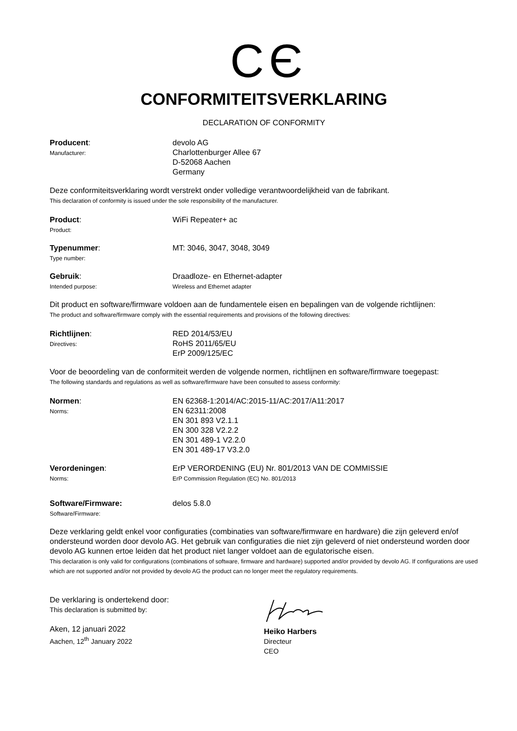CЄ
CONFORMITEITSVERKLARING
DECLARATION OF CONFORMITY
Producent:
Manufacturer:
devolo AG
Charlottenburger Allee 67
D-52068 Aachen
Germany
Deze conformiteitsverklaring wordt verstrekt onder volledige verantwoordelijkheid van de fabrikant.
This declaration of conformity is issued under the sole responsibility of the manufacturer.
Product:
Product:
WiFi Repeater+ ac
Typenummer:
Type number:
MT: 3046, 3047, 3048, 3049
Gebruik:
Intended purpose:
Draadloze- en Ethernet-adapter
Wireless and Ethernet adapter
Dit product en software/firmware voldoen aan de fundamentele eisen en bepalingen van de volgende richtlijnen:
The product and software/firmware comply with the essential requirements and provisions of the following directives:
Richtlijnen:
Directives:
RED 2014/53/EU
RoHS 2011/65/EU
ErP 2009/125/EC
Voor de beoordeling van de conformiteit werden de volgende normen, richtlijnen en software/firmware toegepast:
The following standards and regulations as well as software/firmware have been consulted to assess conformity:
Normen:
Norms:
EN 62368-1:2014/AC:2015-11/AC:2017/A11:2017
EN 62311:2008
EN 301 893 V2.1.1
EN 300 328 V2.2.2
EN 301 489-1 V2.2.0
EN 301 489-17 V3.2.0
Verordeningen:
Norms:
ErP VERORDENING (EU) Nr. 801/2013 VAN DE COMMISSIE
ErP Commission Regulation (EC) No. 801/2013
Software/Firmware:
Software/Firmware:
delos 5.8.0
Deze verklaring geldt enkel voor configuraties (combinaties van software/firmware en hardware) die zijn geleverd en/of ondersteund worden door devolo AG. Het gebruik van configuraties die niet zijn geleverd of niet ondersteund worden door devolo AG kunnen ertoe leiden dat het product niet langer voldoet aan de egulatorische eisen.
This declaration is only valid for configurations (combinations of software, firmware and hardware) supported and/or provided by devolo AG. If configurations are used which are not supported and/or not provided by devolo AG the product can no longer meet the regulatory requirements.
De verklaring is ondertekend door:
This declaration is submitted by:
Aken, 12 januari 2022
Aachen, 12<sup>th</sup> January 2022
Heiko Harbers
Directeur
CEO